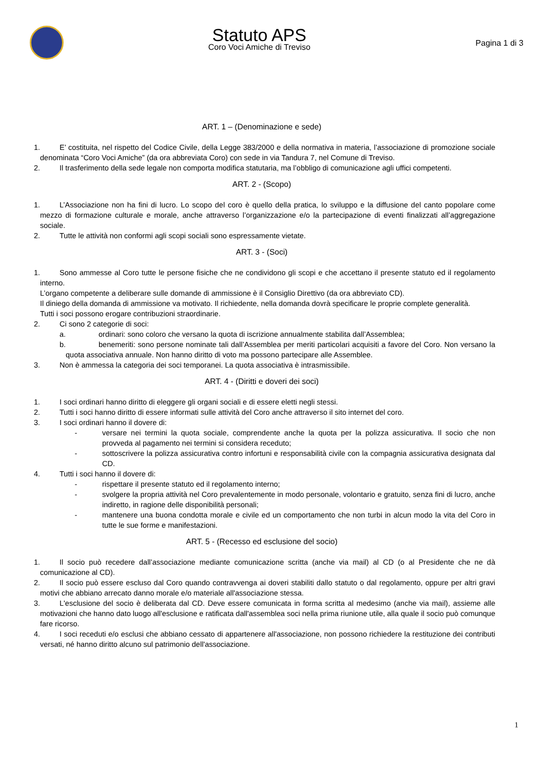Statuto APS
Coro Voci Amiche di Treviso
Pagina 1 di 3
ART. 1 – (Denominazione e sede)
1. E’ costituita, nel rispetto del Codice Civile, della Legge 383/2000 e della normativa in materia, l’associazione di promozione sociale denominata “Coro Voci Amiche” (da ora abbreviata Coro) con sede in via Tandura 7, nel Comune di Treviso.
2. Il trasferimento della sede legale non comporta modifica statutaria, ma l’obbligo di comunicazione agli uffici competenti.
ART. 2 - (Scopo)
1. L’Associazione non ha fini di lucro. Lo scopo del coro è quello della pratica, lo sviluppo e la diffusione del canto popolare come mezzo di formazione culturale e morale, anche attraverso l’organizzazione e/o la partecipazione di eventi finalizzati all’aggregazione sociale.
2. Tutte le attività non conformi agli scopi sociali sono espressamente vietate.
ART. 3 - (Soci)
1. Sono ammesse al Coro tutte le persone fisiche che ne condividono gli scopi e che accettano il presente statuto ed il regolamento interno.
L’organo competente a deliberare sulle domande di ammissione è il Consiglio Direttivo (da ora abbreviato CD).
Il diniego della domanda di ammissione va motivato. Il richiedente, nella domanda dovrà specificare le proprie complete generalità.
Tutti i soci possono erogare contribuzioni straordinarie.
2. Ci sono 2 categorie di soci:
a. ordinari: sono coloro che versano la quota di iscrizione annualmente stabilita dall’Assemblea;
b. benemeriti: sono persone nominate tali dall’Assemblea per meriti particolari acquisiti a favore del Coro. Non versano la quota associativa annuale. Non hanno diritto di voto ma possono partecipare alle Assemblee.
3. Non è ammessa la categoria dei soci temporanei. La quota associativa è intrasmissibile.
ART. 4 - (Diritti e doveri dei soci)
1. I soci ordinari hanno diritto di eleggere gli organi sociali e di essere eletti negli stessi.
2. Tutti i soci hanno diritto di essere informati sulle attività del Coro anche attraverso il sito internet del coro.
3. I soci ordinari hanno il dovere di:
- versare nei termini la quota sociale, comprendente anche la quota per la polizza assicurativa. Il socio che non provveda al pagamento nei termini si considera receduto;
- sottoscrivere la polizza assicurativa contro infortuni e responsabilità civile con la compagnia assicurativa designata dal CD.
4. Tutti i soci hanno il dovere di:
- rispettare il presente statuto ed il regolamento interno;
- svolgere la propria attività nel Coro prevalentemente in modo personale, volontario e gratuito, senza fini di lucro, anche indiretto, in ragione delle disponibilità personali;
- mantenere una buona condotta morale e civile ed un comportamento che non turbi in alcun modo la vita del Coro in tutte le sue forme e manifestazioni.
ART. 5 - (Recesso ed esclusione del socio)
1. Il socio può recedere dall’associazione mediante comunicazione scritta (anche via mail) al CD (o al Presidente che ne dà comunicazione al CD).
2. Il socio può essere escluso dal Coro quando contravvenga ai doveri stabiliti dallo statuto o dal regolamento, oppure per altri gravi motivi che abbiano arrecato danno morale e/o materiale all'associazione stessa.
3. L'esclusione del socio è deliberata dal CD. Deve essere comunicata in forma scritta al medesimo (anche via mail), assieme alle motivazioni che hanno dato luogo all'esclusione e ratificata dall'assemblea soci nella prima riunione utile, alla quale il socio può comunque fare ricorso.
4. I soci receduti e/o esclusi che abbiano cessato di appartenere all'associazione, non possono richiedere la restituzione dei contributi versati, né hanno diritto alcuno sul patrimonio dell'associazione.
1